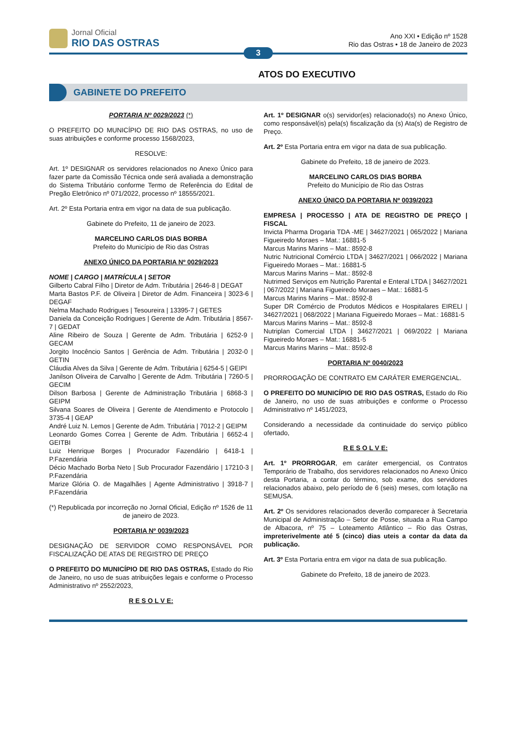Jornal Oficial
RIO DAS OSTRAS
Ano XXI • Edição nº 1528
Rio das Ostras • 18 de Janeiro de 2023
3
ATOS DO EXECUTIVO
GABINETE DO PREFEITO
PORTARIA Nº 0029/2023 (*)
O PREFEITO DO MUNICÍPIO DE RIO DAS OSTRAS, no uso de suas atribuições e conforme processo 1568/2023,
RESOLVE:
Art. 1º DESIGNAR os servidores relacionados no Anexo Único para fazer parte da Comissão Técnica onde será avaliada a demonstração do Sistema Tributário conforme Termo de Referência do Edital de Pregão Eletrônico nº 071/2022, processo nº 18555/2021.
Art. 2º Esta Portaria entra em vigor na data de sua publicação.
Gabinete do Prefeito, 11 de janeiro de 2023.
MARCELINO CARLOS DIAS BORBA
Prefeito do Município de Rio das Ostras
ANEXO ÚNICO DA PORTARIA Nº 0029/2023
NOME | CARGO | MATRÍCULA | SETOR
Gilberto Cabral Filho | Diretor de Adm. Tributária | 2646-8 | DEGAT
Marta Bastos P.F. de Oliveira | Diretor de Adm. Financeira | 3023-6 | DEGAF
Nelma Machado Rodrigues | Tesoureira | 13395-7 | GETES
Daniela da Conceição Rodrigues | Gerente de Adm. Tributária | 8567-7 | GEDAT
Aline Ribeiro de Souza | Gerente de Adm. Tributária | 6252-9 | GECAM
Jorgito Inocêncio Santos | Gerência de Adm. Tributária | 2032-0 | GETIN
Cláudia Alves da Silva | Gerente de Adm. Tributária | 6254-5 | GEIPI
Janilson Oliveira de Carvalho | Gerente de Adm. Tributária | 7260-5 | GECIM
Dilson Barbosa | Gerente de Administração Tributária | 6868-3 | GEIPM
Silvana Soares de Oliveira | Gerente de Atendimento e Protocolo | 3735-4 | GEAP
André Luiz N. Lemos | Gerente de Adm. Tributária | 7012-2 | GEIPM
Leonardo Gomes Correa | Gerente de Adm. Tributária | 6652-4 | GEITBI
Luiz Henrique Borges | Procurador Fazendário | 6418-1 | P.Fazendária
Décio Machado Borba Neto | Sub Procurador Fazendário | 17210-3 | P.Fazendária
Marize Glória O. de Magalhães | Agente Administrativo | 3918-7 | P.Fazendária
(*) Republicada por incorreção no Jornal Oficial, Edição nº 1526 de 11 de janeiro de 2023.
PORTARIA Nº 0039/2023
DESIGNAÇÃO DE SERVIDOR COMO RESPONSÁVEL POR FISCALIZAÇÃO DE ATAS DE REGISTRO DE PREÇO
O PREFEITO DO MUNICÍPIO DE RIO DAS OSTRAS, Estado do Rio de Janeiro, no uso de suas atribuições legais e conforme o Processo Administrativo nº 2552/2023,
R E S O L V E:
Art. 1º DESIGNAR o(s) servidor(es) relacionado(s) no Anexo Único, como responsável(is) pela(s) fiscalização da (s) Ata(s) de Registro de Preço.
Art. 2º Esta Portaria entra em vigor na data de sua publicação.
Gabinete do Prefeito, 18 de janeiro de 2023.
MARCELINO CARLOS DIAS BORBA
Prefeito do Município de Rio das Ostras
ANEXO ÚNICO DA PORTARIA Nº 0039/2023
EMPRESA | PROCESSO | ATA DE REGISTRO DE PREÇO | FISCAL
Invicta Pharma Drogaria TDA -ME | 34627/2021 | 065/2022 | Mariana Figueiredo Moraes – Mat.: 16881-5
Marcus Marins Marins – Mat.: 8592-8
Nutric Nutricional Comércio LTDA | 34627/2021 | 066/2022 | Mariana Figueiredo Moraes – Mat.: 16881-5
Marcus Marins Marins – Mat.: 8592-8
Nutrimed Serviços em Nutrição Parental e Enteral LTDA | 34627/2021 | 067/2022 | Mariana Figueiredo Moraes – Mat.: 16881-5
Marcus Marins Marins – Mat.: 8592-8
Super DR Comércio de Produtos Médicos e Hospitalares EIRELI | 34627/2021 | 068/2022 | Mariana Figueiredo Moraes – Mat.: 16881-5
Marcus Marins Marins – Mat.: 8592-8
Nutriplan Comercial LTDA | 34627/2021 | 069/2022 | Mariana Figueiredo Moraes – Mat.: 16881-5
Marcus Marins Marins – Mat.: 8592-8
PORTARIA Nº 0040/2023
PRORROGAÇÃO DE CONTRATO EM CARÁTER EMERGENCIAL.
O PREFEITO DO MUNICÍPIO DE RIO DAS OSTRAS, Estado do Rio de Janeiro, no uso de suas atribuições e conforme o Processo Administrativo nº 1451/2023,
Considerando a necessidade da continuidade do serviço público ofertado,
R E S O L V E:
Art. 1º PRORROGAR, em caráter emergencial, os Contratos Temporário de Trabalho, dos servidores relacionados no Anexo Único desta Portaria, a contar do término, sob exame, dos servidores relacionados abaixo, pelo período de 6 (seis) meses, com lotação na SEMUSA.
Art. 2º Os servidores relacionados deverão comparecer à Secretaria Municipal de Administração – Setor de Posse, situada a Rua Campo de Albacora, nº 75 – Loteamento Atlântico – Rio das Ostras, impreterivelmente até 5 (cinco) dias uteis a contar da data da publicação.
Art. 3º Esta Portaria entra em vigor na data de sua publicação.
Gabinete do Prefeito, 18 de janeiro de 2023.